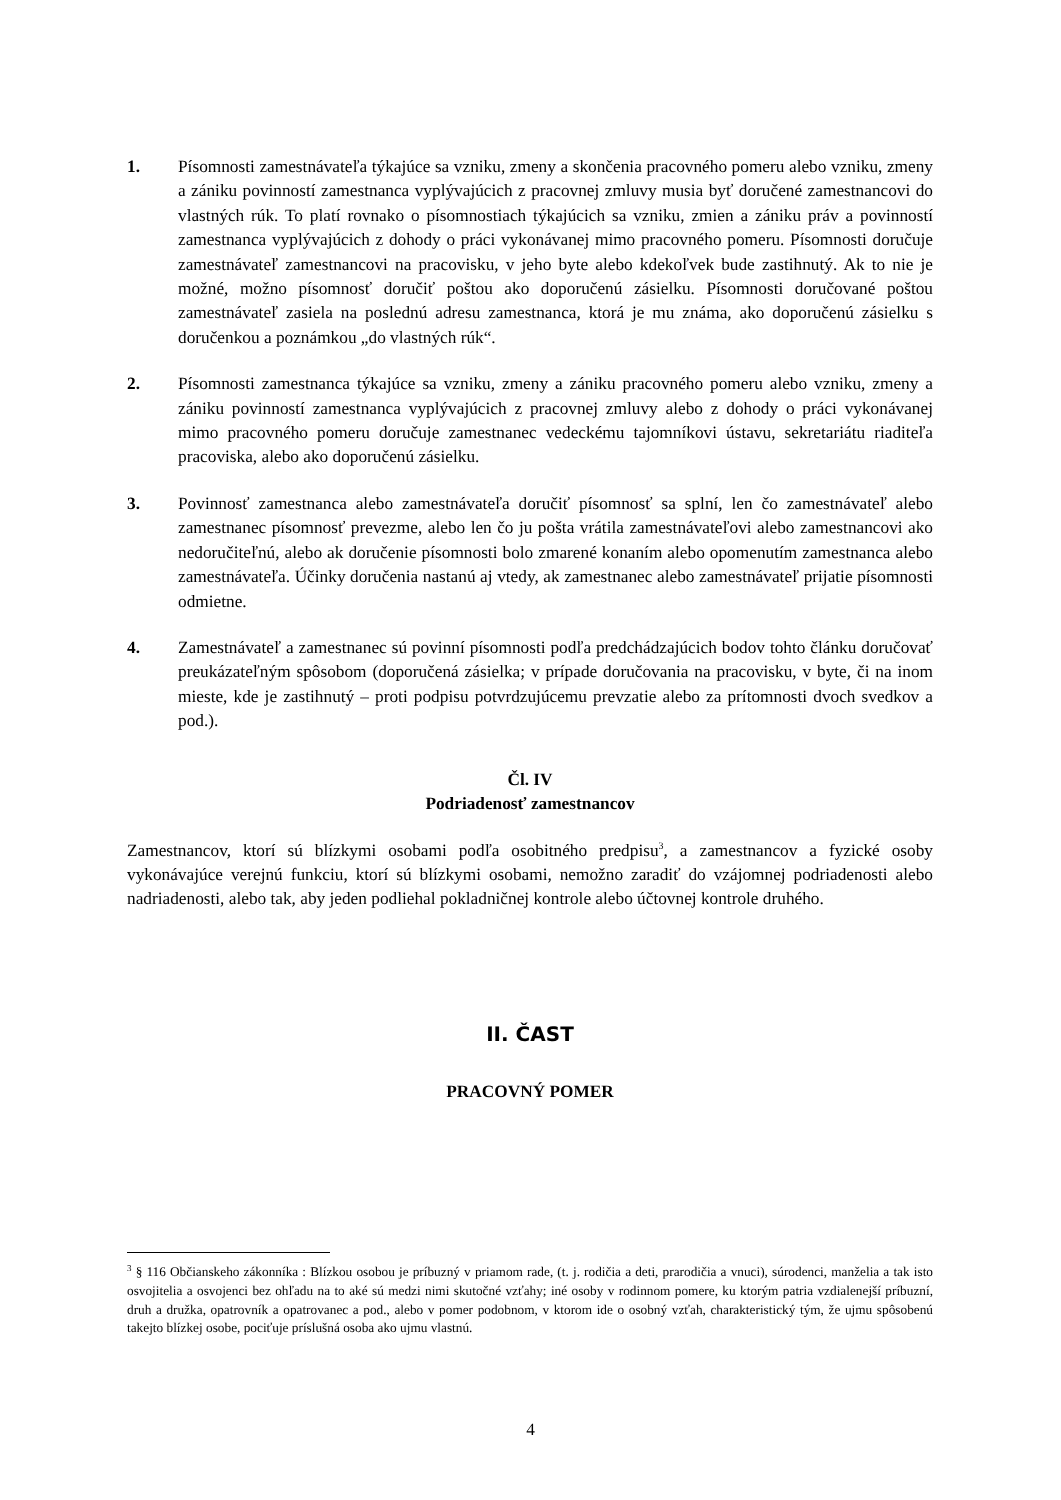1. Písomnosti zamestnávateľa týkajúce sa vzniku, zmeny a skončenia pracovného pomeru alebo vzniku, zmeny a zániku povinností zamestnanca vyplývajúcich z pracovnej zmluvy musia byť doručené zamestnancovi do vlastných rúk. To platí rovnako o písomnostiach týkajúcich sa vzniku, zmien a zániku práv a povinností zamestnanca vyplývajúcich z dohody o práci vykonávanej mimo pracovného pomeru. Písomnosti doručuje zamestnávateľ zamestnancovi na pracovisku, v jeho byte alebo kdekoľvek bude zastihnutý. Ak to nie je možné, možno písomnosť doručiť poštou ako doporučenú zásielku. Písomnosti doručované poštou zamestnávateľ zasiela na poslednú adresu zamestnanca, ktorá je mu známa, ako doporučenú zásielku s doručenkou a poznámkou „do vlastných rúk“.
2. Písomnosti zamestnanca týkajúce sa vzniku, zmeny a zániku pracovného pomeru alebo vzniku, zmeny a zániku povinností zamestnanca vyplývajúcich z pracovnej zmluvy alebo z dohody o práci vykonávanej mimo pracovného pomeru doručuje zamestnanec vedeckému tajomníkovi ústavu, sekretariátu riaditeľa pracoviska, alebo ako doporučenú zásielku.
3. Povinnosť zamestnanca alebo zamestnávateľa doručiť písomnosť sa splní, len čo zamestnávateľ alebo zamestnanec písomnosť prevezme, alebo len čo ju pošta vrátila zamestnávateľovi alebo zamestnancovi ako nedoručiteľnú, alebo ak doručenie písomnosti bolo zmarené konaním alebo opomenutím zamestnanca alebo zamestnávateľa. Účinky doručenia nastanú aj vtedy, ak zamestnanec alebo zamestnávateľ prijatie písomnosti odmietne.
4. Zamestnávateľ a zamestnanec sú povinní písomnosti podľa predchádzajúcich bodov tohto článku doručovať preukázateľným spôsobom (doporučená zásielka; v prípade doručovania na pracovisku, v byte, či na inom mieste, kde je zastihnutý – proti podpisu potvrdzujúcemu prevzatie alebo za prítomnosti dvoch svedkov a pod.).
Čl. IV
Podriadenosť zamestnancov
Zamestnancov, ktorí sú blízkymi osobami podľa osobitného predpisu<sup>3</sup>, a zamestnancov a fyzické osoby vykonávajúce verejnú funkciu, ktorí sú blízkymi osobami, nemožno zaradiť do vzájomnej podriadenosti alebo nadriadenosti, alebo tak, aby jeden podliehal pokladničnej kontrole alebo účtovnej kontrole druhého.
II. ČAST
PRACOVNÝ POMER
<sup>3</sup> § 116 Občianskeho zákonníka : Blízkou osobou je príbuzný v priamom rade, (t. j. rodičia a deti, prarodičia a vnuci), súrodenci, manželia a tak isto osvojitelia a osvojenci bez ohľadu na to aké sú medzi nimi skutočné vzťahy; iné osoby v rodinnom pomere, ku ktorým patria vzdialenejší príbuzní, druh a družka, opatrovník a opatrovanec a pod., alebo v pomer podobnom, v ktorom ide o osobný vzťah, charakteristický tým, že ujmu spôsobenú takejto blízkej osobe, pociťuje príslušná osoba ako ujmu vlastnú.
4